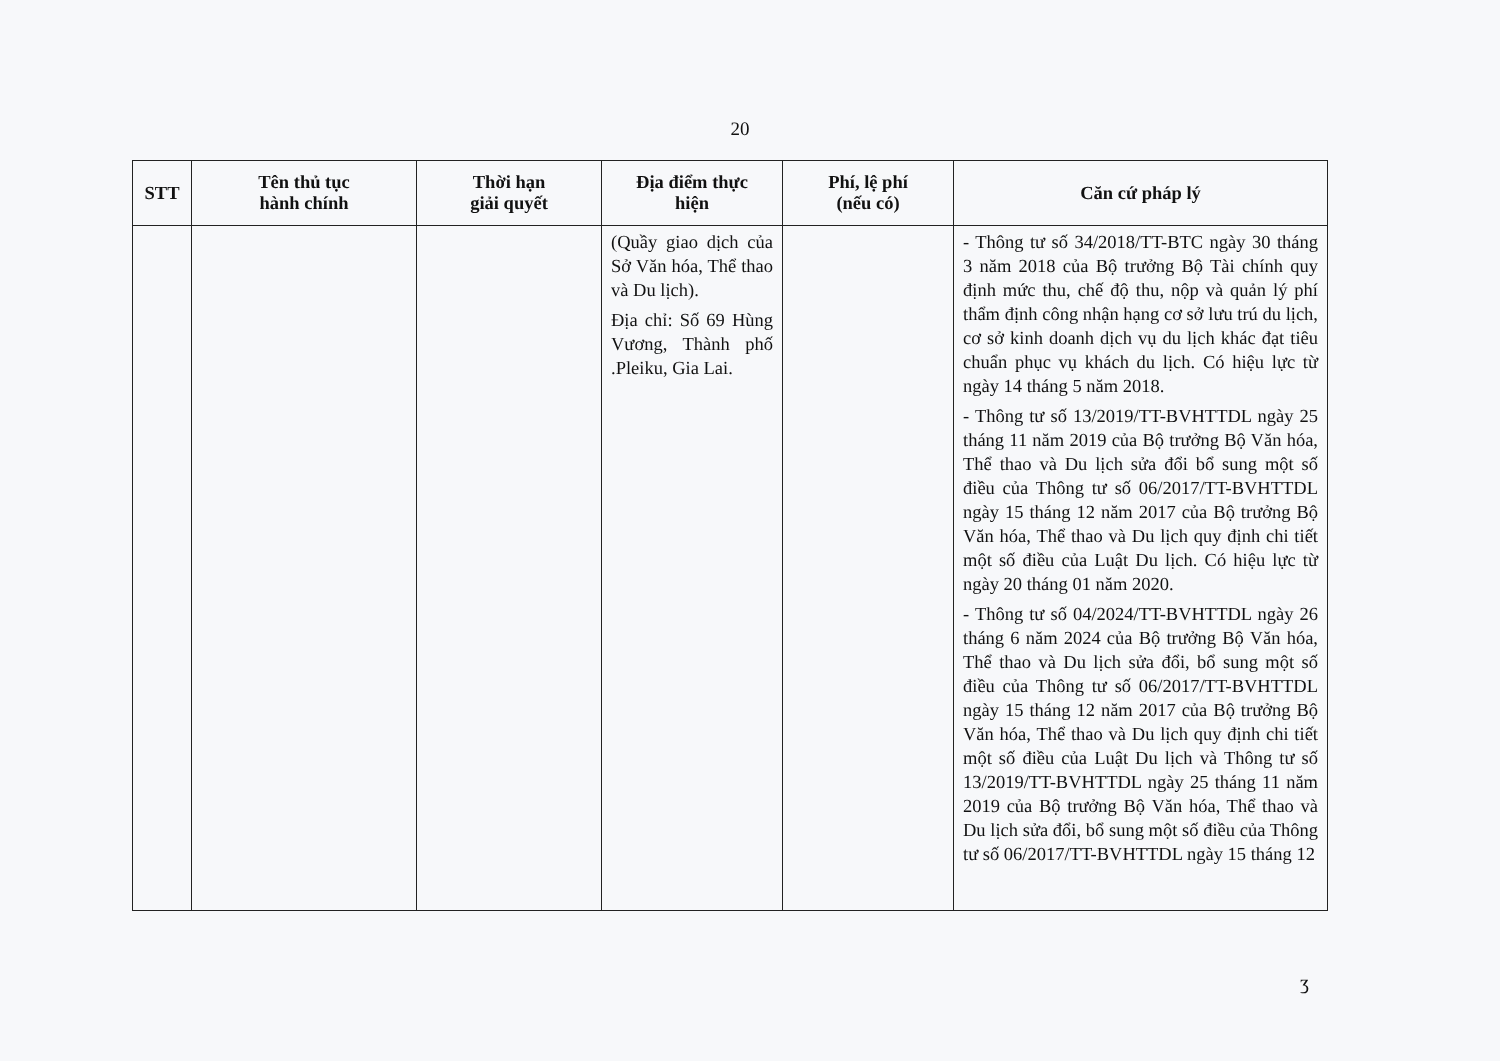20
| STT | Tên thủ tục hành chính | Thời hạn giải quyết | Địa điểm thực hiện | Phí, lệ phí (nếu có) | Căn cứ pháp lý |
| --- | --- | --- | --- | --- | --- |
| | | | (Quầy giao dịch của Sở Văn hóa, Thể thao và Du lịch). Địa chỉ: Số 69 Hùng Vương, Thành phố .Pleiku, Gia Lai. | | - Thông tư số 34/2018/TT-BTC ngày 30 tháng 3 năm 2018 của Bộ trưởng Bộ Tài chính quy định mức thu, chế độ thu, nộp và quản lý phí thẩm định công nhận hạng cơ sở lưu trú du lịch, cơ sở kinh doanh dịch vụ du lịch khác đạt tiêu chuẩn phục vụ khách du lịch. Có hiệu lực từ ngày 14 tháng 5 năm 2018. - Thông tư số 13/2019/TT-BVHTTDL ngày 25 tháng 11 năm 2019 của Bộ trưởng Bộ Văn hóa, Thể thao và Du lịch sửa đổi bổ sung một số điều của Thông tư số 06/2017/TT-BVHTTDL ngày 15 tháng 12 năm 2017 của Bộ trưởng Bộ Văn hóa, Thể thao và Du lịch quy định chi tiết một số điều của Luật Du lịch. Có hiệu lực từ ngày 20 tháng 01 năm 2020. - Thông tư số 04/2024/TT-BVHTTDL ngày 26 tháng 6 năm 2024 của Bộ trưởng Bộ Văn hóa, Thể thao và Du lịch sửa đổi, bổ sung một số điều của Thông tư số 06/2017/TT-BVHTTDL ngày 15 tháng 12 năm 2017 của Bộ trưởng Bộ Văn hóa, Thể thao và Du lịch quy định chi tiết một số điều của Luật Du lịch và Thông tư số 13/2019/TT-BVHTTDL ngày 25 tháng 11 năm 2019 của Bộ trưởng Bộ Văn hóa, Thể thao và Du lịch sửa đổi, bổ sung một số điều của Thông tư số 06/2017/TT-BVHTTDL ngày 15 tháng 12 |
ʒ